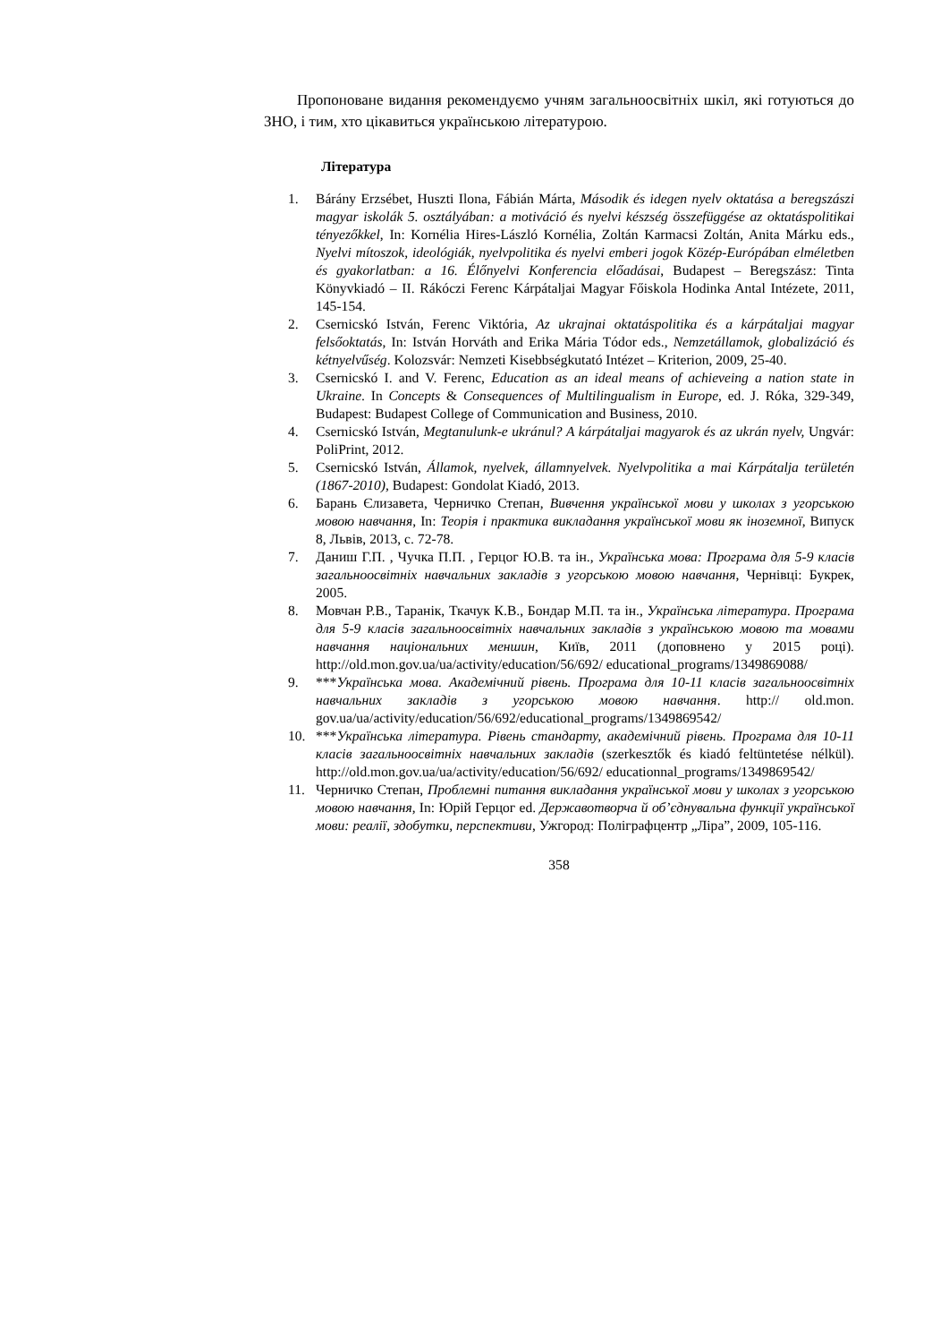Пропоноване видання рекомендуємо учням загальноосвітніх шкіл, які готуються до ЗНО, і тим, хто цікавиться українською літературою.
Література
1. Bárány Erzsébet, Huszti Ilona, Fábián Márta, Második és idegen nyelv oktatása a beregszászi magyar iskolák 5. osztályában: a motiváció és nyelvi készség összefüggése az oktatáspolitikai tényezőkkel, In: Kornélia Hires-László Kornélia, Zoltán Karmacsi Zoltán, Anita Márku eds., Nyelvi mítoszok, ideológiák, nyelvpolitika és nyelvi emberi jogok Közép-Európában elméletben és gyakorlatban: a 16. Élőnyelvi Konferencia előadásai, Budapest – Beregszász: Tinta Könyvkiadó – II. Rákóczi Ferenc Kárpátaljai Magyar Főiskola Hodinka Antal Intézete, 2011, 145-154.
2. Csernicskó István, Ferenc Viktória, Az ukrajnai oktatáspolitika és a kárpátaljai magyar felsőoktatás, In: István Horváth and Erika Mária Tódor eds., Nemzetállamok, globalizáció és kétnyelvűség. Kolozsvár: Nemzeti Kisebbségkutató Intézet – Kriterion, 2009, 25-40.
3. Csernicskó I. and V. Ferenc, Education as an ideal means of achieveing a nation state in Ukraine. In Concepts & Consequences of Multilingualism in Europe, ed. J. Róka, 329-349, Budapest: Budapest College of Communication and Business, 2010.
4. Csernicskó István, Megtanulunk-e ukránul? A kárpátaljai magyarok és az ukrán nyelv, Ungvár: PoliPrint, 2012.
5. Csernicskó István, Államok, nyelvek, államnyelvek. Nyelvpolitika a mai Kárpátalja területén (1867-2010), Budapest: Gondolat Kiadó, 2013.
6. Барань Єлизавета, Черничко Степан, Вивчення української мови у школах з угорською мовою навчання, In: Теорія і практика викладання української мови як іноземної, Випуск 8, Львів, 2013, с. 72-78.
7. Даниш Г.П. , Чучка П.П. , Герцог Ю.В. та ін., Українська мова: Програма для 5-9 класів загальноосвітніх навчальних закладів з угорською мовою навчання, Чернівці: Букрек, 2005.
8. Мовчан Р.В., Таранік, Ткачук К.В., Бондар М.П. та ін., Українська література. Програма для 5-9 класів загальноосвітніх навчальних закладів з українською мовою та мовами навчання національних меншин, Київ, 2011 (доповнено у 2015 році). http://old.mon.gov.ua/ua/activity/education/56/692/ educational_programs/1349869088/
9. ***Українська мова. Академічний рівень. Програма для 10-11 класів загальноосвітніх навчальних закладів з угорською мовою навчання. http:// old.mon. gov.ua/ua/activity/education/56/692/educational_programs/1349869542/
10. ***Українська література. Рівень стандарту, академічний рівень. Програма для 10-11 класів загальноосвітніх навчальних закладів (szerkesztők és kiadó feltüntetése nélkül). http://old.mon.gov.ua/ua/activity/education/56/692/ educationnal_programs/1349869542/
11. Черничко Степан, Проблемні питання викладання української мови у школах з угорською мовою навчання, In: Юрій Герцог ed. Державотворча й об’єднувальна функції української мови: реалії, здобутки, перспективи, Ужгород: Поліграфцентр „Ліра”, 2009, 105-116.
358